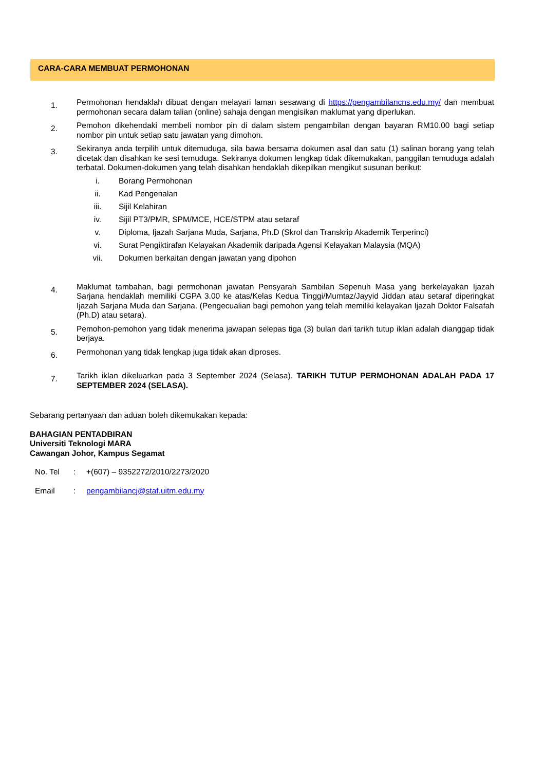CARA-CARA MEMBUAT PERMOHONAN
1.
Permohonan hendaklah dibuat dengan melayari laman sesawang di https://pengambilancns.edu.my/ dan membuat permohonan secara dalam talian (online) sahaja dengan mengisikan maklumat yang diperlukan.
2.
Pemohon dikehendaki membeli nombor pin di dalam sistem pengambilan dengan bayaran RM10.00 bagi setiap nombor pin untuk setiap satu jawatan yang dimohon.
3.
Sekiranya anda terpilih untuk ditemuduga, sila bawa bersama dokumen asal dan satu (1) salinan borang yang telah dicetak dan disahkan ke sesi temuduga. Sekiranya dokumen lengkap tidak dikemukakan, panggilan temuduga adalah terbatal. Dokumen-dokumen yang telah disahkan hendaklah dikepilkan mengikut susunan berikut:
i. Borang Permohonan
ii. Kad Pengenalan
iii. Sijil Kelahiran
iv. Sijil PT3/PMR, SPM/MCE, HCE/STPM atau setaraf
v. Diploma, Ijazah Sarjana Muda, Sarjana, Ph.D (Skrol dan Transkrip Akademik Terperinci)
vi. Surat Pengiktirafan Kelayakan Akademik daripada Agensi Kelayakan Malaysia (MQA)
vii. Dokumen berkaitan dengan jawatan yang dipohon
4.
Maklumat tambahan, bagi permohonan jawatan Pensyarah Sambilan Sepenuh Masa yang berkelayakan Ijazah Sarjana hendaklah memiliki CGPA 3.00 ke atas/Kelas Kedua Tinggi/Mumtaz/Jayyid Jiddan atau setaraf diperingkat Ijazah Sarjana Muda dan Sarjana. (Pengecualian bagi pemohon yang telah memiliki kelayakan Ijazah Doktor Falsafah (Ph.D) atau setara).
5.
Pemohon-pemohon yang tidak menerima jawapan selepas tiga (3) bulan dari tarikh tutup iklan adalah dianggap tidak berjaya.
6.
Permohonan yang tidak lengkap juga tidak akan diproses.
7.
Tarikh iklan dikeluarkan pada 3 September 2024 (Selasa). TARIKH TUTUP PERMOHONAN ADALAH PADA 17 SEPTEMBER 2024 (SELASA).
Sebarang pertanyaan dan aduan boleh dikemukakan kepada:
BAHAGIAN PENTADBIRAN
Universiti Teknologi MARA
Cawangan Johor, Kampus Segamat
No. Tel: +(607) – 9352272/2010/2273/2020
Email: pengambilancj@staf.uitm.edu.my